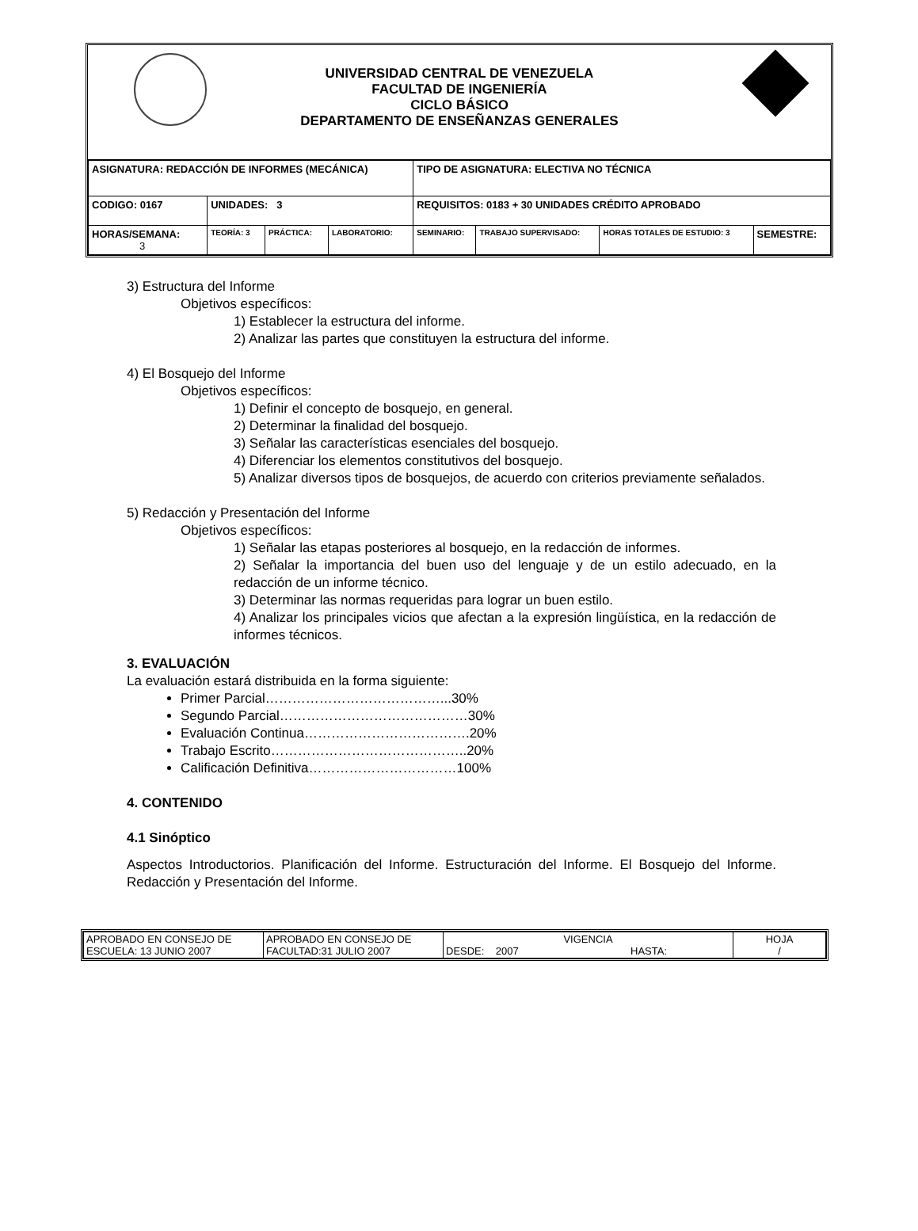UNIVERSIDAD CENTRAL DE VENEZUELA
FACULTAD DE INGENIERÍA
CICLO BÁSICO
DEPARTAMENTO DE ENSEÑANZAS GENERALES
| ASIGNATURA: REDACCIÓN DE INFORMES (MECÁNICA) | | | | TIPO DE ASIGNATURA: ELECTIVA NO TÉCNICA | | | |
| CODIGO: 0167 | UNIDADES: 3 | | | REQUISITOS: 0183 + 30 UNIDADES CRÉDITO APROBADO | | | |
| HORAS/SEMANA: 3 | TEORÍA: 3 | PRÁCTICA: | LABORATORIO: | SEMINARIO: | TRABAJO SUPERVISADO: | HORAS TOTALES DE ESTUDIO: 3 | SEMESTRE: |
3) Estructura del Informe
Objetivos específicos:
1) Establecer la estructura del informe.
2) Analizar las partes que constituyen la estructura del informe.
4) El Bosquejo del Informe
Objetivos específicos:
1) Definir el concepto de bosquejo, en general.
2) Determinar la finalidad del bosquejo.
3) Señalar las características esenciales del bosquejo.
4) Diferenciar los elementos constitutivos del bosquejo.
5) Analizar diversos tipos de bosquejos, de acuerdo con criterios previamente señalados.
5) Redacción y Presentación del Informe
Objetivos específicos:
1) Señalar las etapas posteriores al bosquejo, en la redacción de informes.
2) Señalar la importancia del buen uso del lenguaje y de un estilo adecuado, en la redacción de un informe técnico.
3) Determinar las normas requeridas para lograr un buen estilo.
4) Analizar los principales vicios que afectan a la expresión lingüística, en la redacción de informes técnicos.
3. EVALUACIÓN
La evaluación estará distribuida en la forma siguiente:
Primer Parcial…………………………………...30%
Segundo Parcial……………………………………30%
Evaluación Continua……………………………….20%
Trabajo Escrito……………………………………..20%
Calificación Definitiva……………………………100%
4. CONTENIDO
4.1 Sinóptico
Aspectos Introductorios. Planificación del Informe. Estructuración del Informe. El Bosquejo del Informe. Redacción y Presentación del Informe.
| APROBADO EN CONSEJO DE ESCUELA: 13 JUNIO 2007 | APROBADO EN CONSEJO DE FACULTAD:31 JULIO 2007 | VIGENCIA DESDE: 2007 HASTA: | HOJA / |